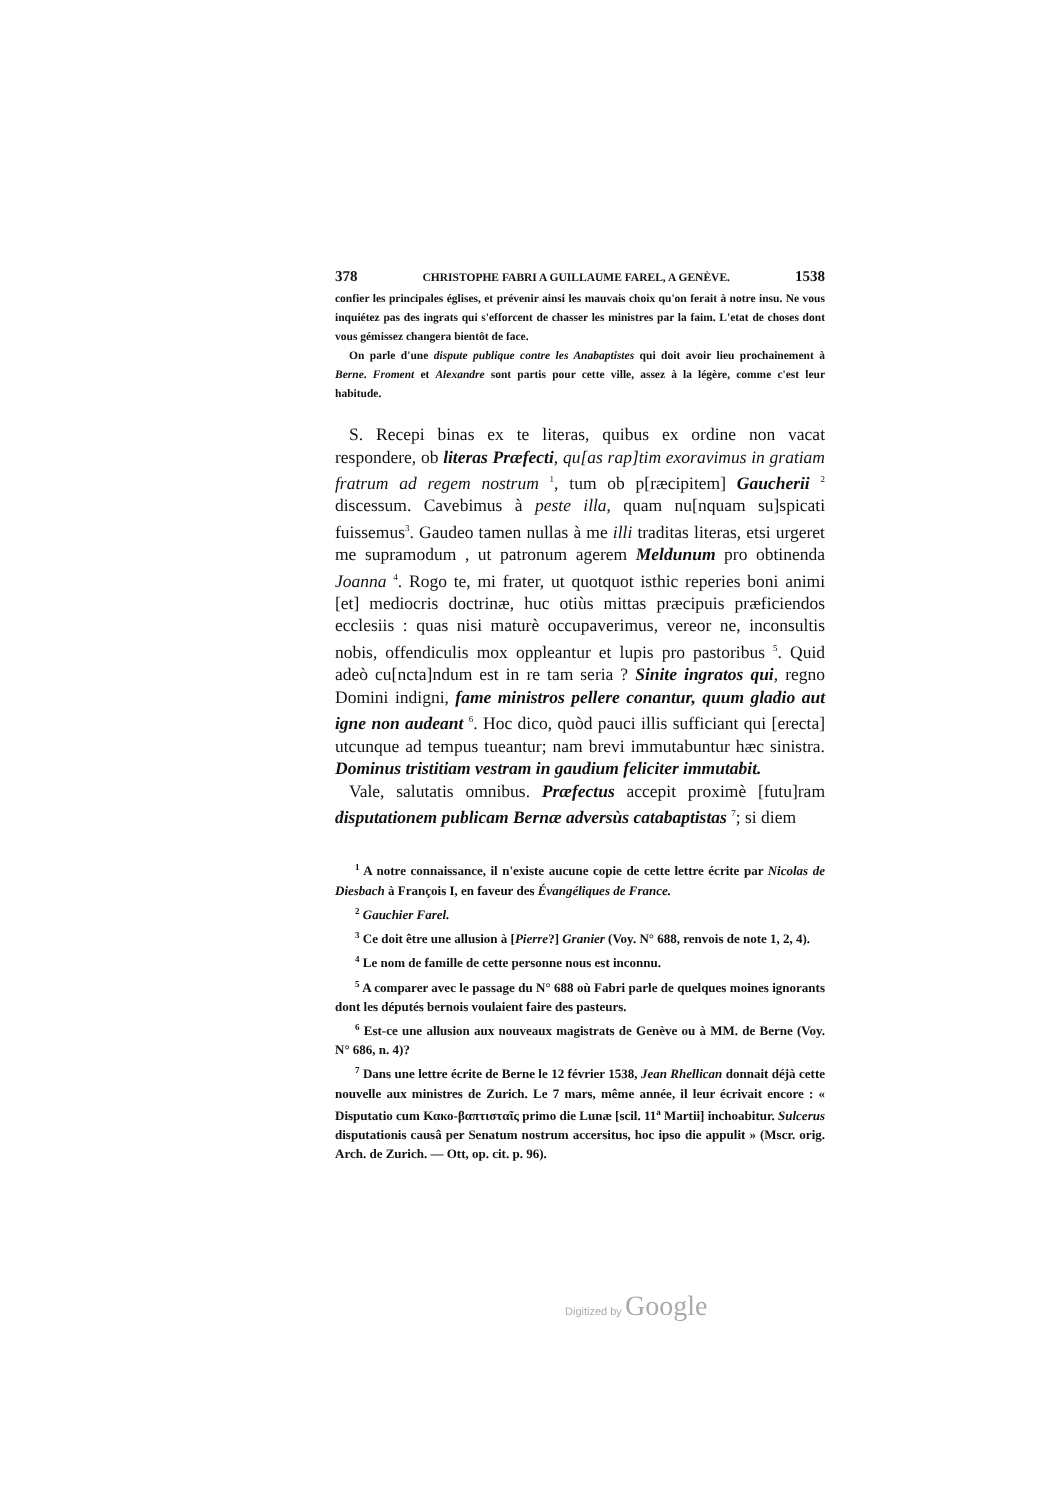378 CHRISTOPHE FABRI A GUILLAUME FAREL, A GENÈVE. 1538
confier les principales églises, et prévenir ainsi les mauvais choix qu'on ferait à notre insu. Ne vous inquiétez pas des ingrats qui s'efforcent de chasser les ministres par la faim. L'etat de choses dont vous gémissez changera bientôt de face.
On parle d'une dispute publique contre les Anabaptistes qui doit avoir lieu prochainement à Berne. Froment et Alexandre sont partis pour cette ville, assez à la légère, comme c'est leur habitude.
S. Recepi binas ex te literas, quibus ex ordine non vacat respondere, ob literas Præfecti, qu[as rap]tim exoravimus in gratiam fratrum ad regem nostrum <sup>1</sup>, tum ob p[ræcipitem] Gaucherii <sup>2</sup> discessum. Cavebimus à peste illa, quam nu[nquam su]spicati fuissemus<sup>3</sup>. Gaudeo tamen nullas à me illi traditas literas, etsi urgeret me supramodum , ut patronum agerem Meldunum pro obtinenda Joanna <sup>4</sup>. Rogo te, mi frater, ut quotquot isthic reperies boni animi [et] mediocris doctrinæ, huc otiùs mittas præcipuis præficiendos ecclesiis : quas nisi maturè occupaverimus, vereor ne, inconsultis nobis, offendiculis mox oppleantur et lupis pro pastoribus <sup>5</sup>. Quid adeò cu[ncta]ndum est in re tam seria ? Sinite ingratos qui, regno Domini indigni, fame ministros pellere conantur, quum gladio aut igne non audeant <sup>6</sup>. Hoc dico, quòd pauci illis sufficiant qui [erecta] utcunque ad tempus tueantur; nam brevi immutabuntur hæc sinistra. Dominus tristitiam vestram in gaudium feliciter immutabit.
Vale, salutatis omnibus. Præfectus accepit proximè [futu]ram disputationem publicam Bernæ adversùs catabaptistas <sup>7</sup>; si diem
<sup>1</sup> A notre connaissance, il n'existe aucune copie de cette lettre écrite par Nicolas de Diesbach à François I, en faveur des Évangéliques de France.
<sup>2</sup> Gauchier Farel.
<sup>3</sup> Ce doit être une allusion à [Pierre?] Granier (Voy. N° 688, renvois de note 1, 2, 4).
<sup>4</sup> Le nom de famille de cette personne nous est inconnu.
<sup>5</sup> A comparer avec le passage du N° 688 où Fabri parle de quelques moines ignorants dont les députés bernois voulaient faire des pasteurs.
<sup>6</sup> Est-ce une allusion aux nouveaux magistrats de Genève ou à MM. de Berne (Voy. N° 686, n. 4)?
<sup>7</sup> Dans une lettre écrite de Berne le 12 février 1538, Jean Rhellican donnait déjà cette nouvelle aux ministres de Zurich. Le 7 mars, même année, il leur écrivait encore : « Disputatio cum Κακο-βαπτισταῖς primo die Lunæ [scil. 11<sup>a</sup> Martii] inchoabitur. Sulcerus disputationis causâ per Senatum nostrum accersitus, hoc ipso die appulit » (Mscr. orig. Arch. de Zurich. — Ott, op. cit. p. 96).
Digitized by Google